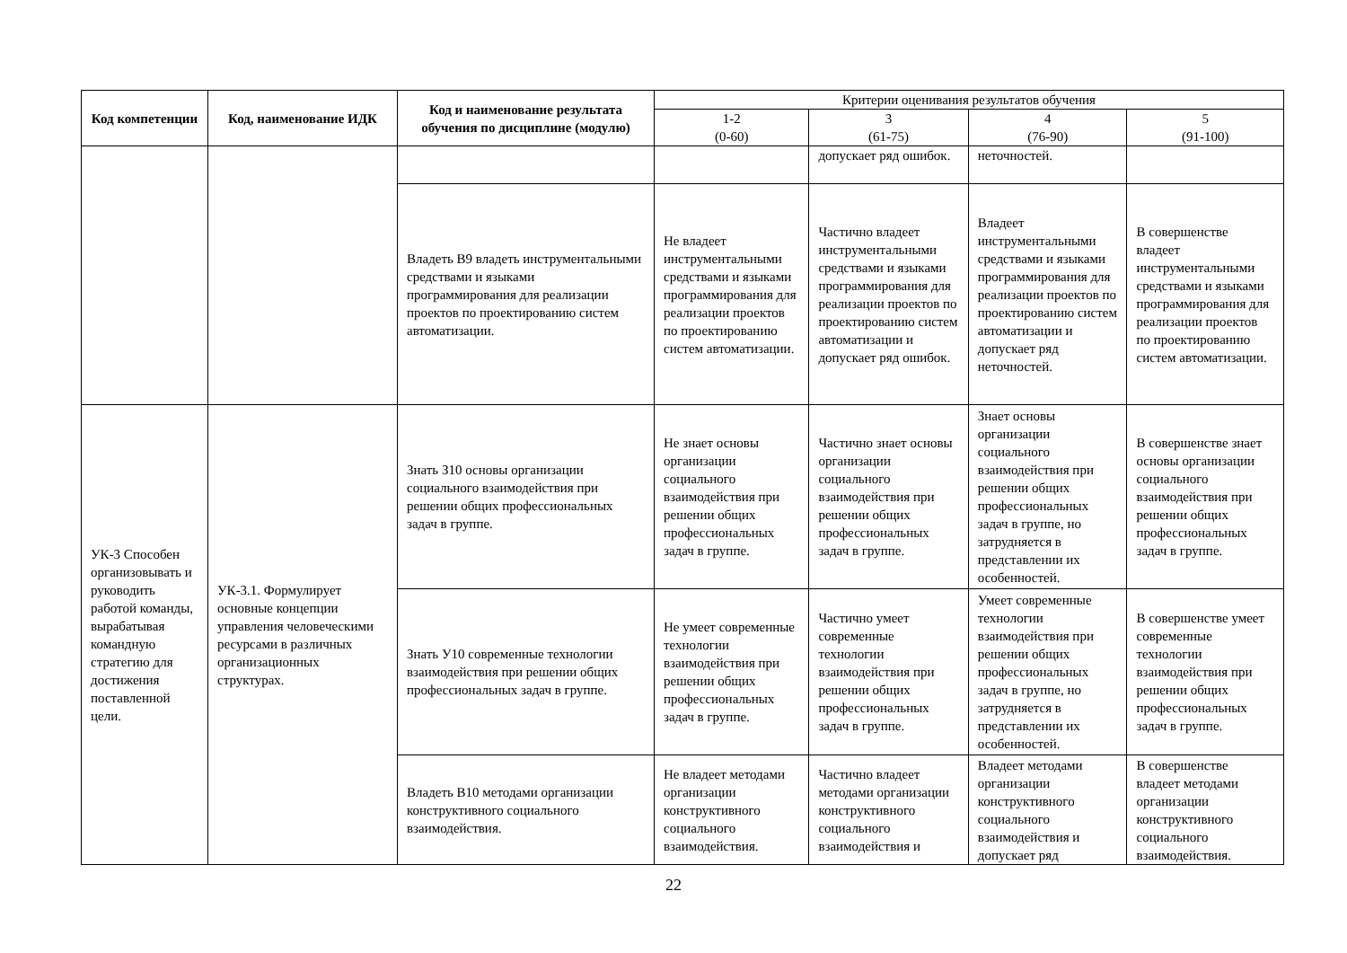| Код компетенции | Код, наименование ИДК | Код и наименование результата обучения по дисциплине (модулю) | Критерии оценивания результатов обучения | | | |
| --- | --- | --- | --- | --- | --- | --- |
| | | | 1-2 (0-60) | 3 (61-75) | 4 (76-90) | 5 (91-100) |
| | | | | допускает ряд ошибок. | неточностей. | |
| | | Владеть В9 владеть инструментальными средствами и языками программирования для реализации проектов по проектированию систем автоматизации. | Не владеет инструментальными средствами и языками программирования для реализации проектов по проектированию систем автоматизации. | Частично владеет инструментальными средствами и языками программирования для реализации проектов по проектированию систем автоматизации и допускает ряд ошибок. | Владеет инструментальными средствами и языками программирования для реализации проектов по проектированию систем автоматизации и допускает ряд неточностей. | В совершенстве владеет инструментальными средствами и языками программирования для реализации проектов по проектированию систем автоматизации. |
| УК-3 Способен организовывать и руководить работой команды, вырабатывая командную стратегию для достижения поставленной цели. | УК-3.1. Формулирует основные концепции управления человеческими ресурсами в различных организационных структурах. | Знать З10 основы организации социального взаимодействия при решении общих профессиональных задач в группе. | Не знает основы организации социального взаимодействия при решении общих профессиональных задач в группе. | Частично знает основы организации социального взаимодействия при решении общих профессиональных задач в группе. | Знает основы организации социального взаимодействия при решении общих профессиональных задач в группе, но затрудняется в представлении их особенностей. | В совершенстве знает основы организации социального взаимодействия при решении общих профессиональных задач в группе. |
| | | Знать У10 современные технологии взаимодействия при решении общих профессиональных задач в группе. | Не умеет современные технологии взаимодействия при решении общих профессиональных задач в группе. | Частично умеет современные технологии взаимодействия при решении общих профессиональных задач в группе. | Умеет современные технологии взаимодействия при решении общих профессиональных задач в группе, но затрудняется в представлении их особенностей. | В совершенстве умеет современные технологии взаимодействия при решении общих профессиональных задач в группе. |
| | | Владеть В10 методами организации конструктивного социального взаимодействия. | Не владеет методами организации конструктивного социального взаимодействия. | Частично владеет методами организации конструктивного социального взаимодействия и | Владеет методами организации конструктивного социального взаимодействия и допускает ряд | В совершенстве владеет методами организации конструктивного социального взаимодействия. |
22